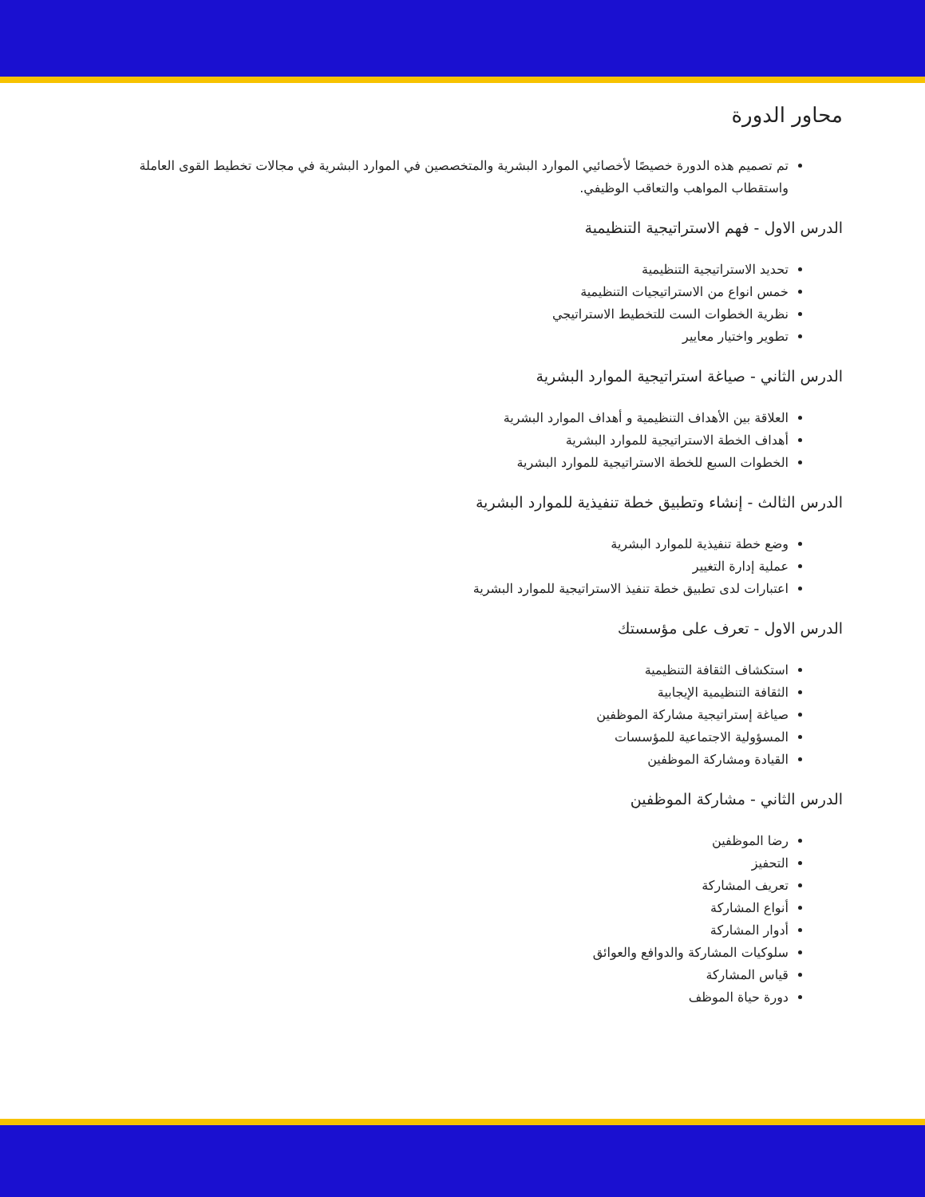محاور الدورة
تم تصميم هذه الدورة خصيصًا لأخصائيي الموارد البشرية والمتخصصين في الموارد البشرية في مجالات تخطيط القوى العاملة واستقطاب المواهب والتعاقب الوظيفي.
الدرس الاول - فهم الاستراتيجية التنظيمية
تحديد الاستراتيجية التنظيمية
خمس انواع من الاستراتيجيات التنظيمية
نظرية الخطوات الست للتخطيط الاستراتيجي
تطوير واختيار معايير
الدرس الثاني - صياغة استراتيجية الموارد البشرية
العلاقة بين الأهداف التنظيمية و أهداف الموارد البشرية
أهداف الخطة الاستراتيجية للموارد البشرية
الخطوات السبع للخطة الاستراتيجية للموارد البشرية
الدرس الثالث - إنشاء وتطبيق خطة تنفيذية للموارد البشرية
وضع خطة تنفيذية للموارد البشرية
عملية إدارة التغيير
اعتبارات لدى تطبيق خطة تنفيذ الاستراتيجية للموارد البشرية
الدرس الاول - تعرف على مؤسستك
استكشاف الثقافة التنظيمية
الثقافة التنظيمية الإيجابية
صياغة إستراتيجية مشاركة الموظفين
المسؤولية الاجتماعية للمؤسسات
القيادة ومشاركة الموظفين
الدرس الثاني - مشاركة الموظفين
رضا الموظفين
التحفيز
تعريف المشاركة
أنواع المشاركة
أدوار المشاركة
سلوكيات المشاركة والدوافع والعوائق
قياس المشاركة
دورة حياة الموظف